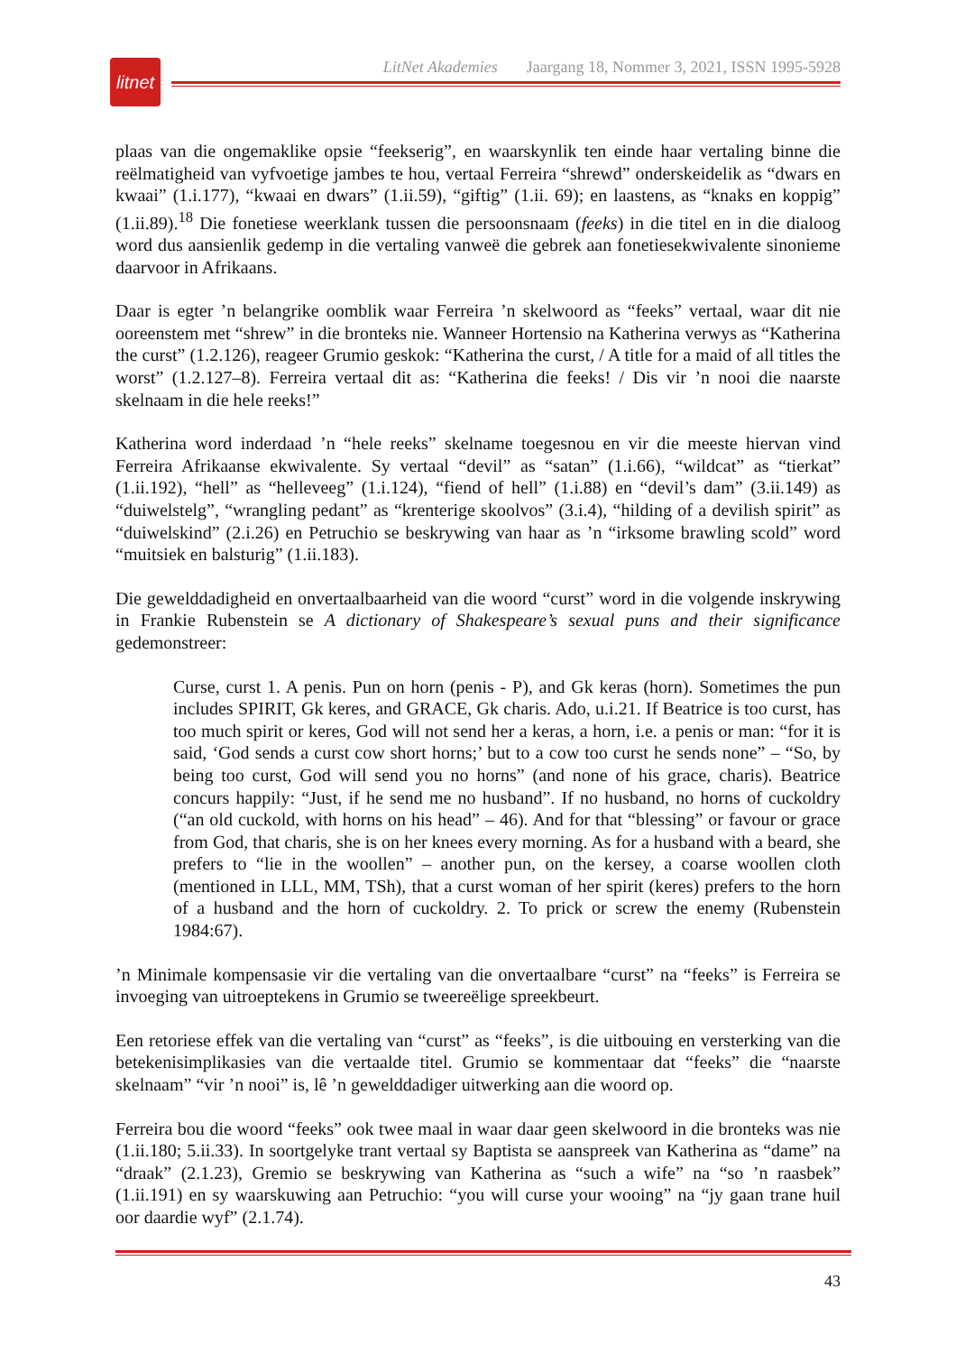litnet
LitNet Akademies Jaargang 18, Nommer 3, 2021, ISSN 1995-5928
plaas van die ongemaklike opsie “feekserig”, en waarskynlik ten einde haar vertaling binne die reëlmatigheid van vyfvoetige jambes te hou, vertaal Ferreira “shrewd” onderskeidelik as “dwars en kwaai” (1.i.177), “kwaai en dwars” (1.ii.59), “giftig” (1.ii. 69); en laastens, as “knaks en koppig” (1.ii.89).<sup>18</sup> Die fonetiese weerklank tussen die persoonsnaam (feeks) in die titel en in die dialoog word dus aansienlik gedemp in die vertaling vanweë die gebrek aan fonetiesekwivalente sinonieme daarvoor in Afrikaans.
Daar is egter ’n belangrike oomblik waar Ferreira ’n skelwoord as “feeks” vertaal, waar dit nie ooreenstem met “shrew” in die bronteks nie. Wanneer Hortensio na Katherina verwys as “Katherina the curst” (1.2.126), reageer Grumio geskok: “Katherina the curst, / A title for a maid of all titles the worst” (1.2.127–8). Ferreira vertaal dit as: “Katherina die feeks! / Dis vir ’n nooi die naarste skelnaam in die hele reeks!”
Katherina word inderdaad ’n “hele reeks” skelname toegesnou en vir die meeste hiervan vind Ferreira Afrikaanse ekwivalente. Sy vertaal “devil” as “satan” (1.i.66), “wildcat” as “tierkat” (1.ii.192), “hell” as “helleveeg” (1.i.124), “fiend of hell” (1.i.88) en “devil’s dam” (3.ii.149) as “duiwelstelg”, “wrangling pedant” as “krenterige skoolvos” (3.i.4), “hilding of a devilish spirit” as “duiwelskind” (2.i.26) en Petruchio se beskrywing van haar as ’n “irksome brawling scold” word “muitsiek en balsturig” (1.ii.183).
Die gewelddadigheid en onvertaalbaarheid van die woord “curst” word in die volgende inskrywing in Frankie Rubenstein se A dictionary of Shakespeare’s sexual puns and their significance gedemonstreer:
Curse, curst 1. A penis. Pun on horn (penis - P), and Gk keras (horn). Sometimes the pun includes SPIRIT, Gk keres, and GRACE, Gk charis. Ado, u.i.21. If Beatrice is too curst, has too much spirit or keres, God will not send her a keras, a horn, i.e. a penis or man: “for it is said, ‘God sends a curst cow short horns;’ but to a cow too curst he sends none” – “So, by being too curst, God will send you no horns” (and none of his grace, charis). Beatrice concurs happily: “Just, if he send me no husband”. If no husband, no horns of cuckoldry (“an old cuckold, with horns on his head” – 46). And for that “blessing” or favour or grace from God, that charis, she is on her knees every morning. As for a husband with a beard, she prefers to “lie in the woollen” – another pun, on the kersey, a coarse woollen cloth (mentioned in LLL, MM, TSh), that a curst woman of her spirit (keres) prefers to the horn of a husband and the horn of cuckoldry. 2. To prick or screw the enemy (Rubenstein 1984:67).
’n Minimale kompensasie vir die vertaling van die onvertaalbare “curst” na “feeks” is Ferreira se invoeging van uitroeptekens in Grumio se tweereëlige spreekbeurt.
Een retoriese effek van die vertaling van “curst” as “feeks”, is die uitbouing en versterking van die betekenisimplikasies van die vertaalde titel. Grumio se kommentaar dat “feeks” die “naarste skelnaam” “vir ’n nooi” is, lê ’n gewelddadiger uitwerking aan die woord op.
Ferreira bou die woord “feeks” ook twee maal in waar daar geen skelwoord in die bronteks was nie (1.ii.180; 5.ii.33). In soortgelyke trant vertaal sy Baptista se aanspreek van Katherina as “dame” na “draak” (2.1.23), Gremio se beskrywing van Katherina as “such a wife” na “so ’n raasbek” (1.ii.191) en sy waarskuwing aan Petruchio: “you will curse your wooing” na “jy gaan trane huil oor daardie wyf” (2.1.74).
43